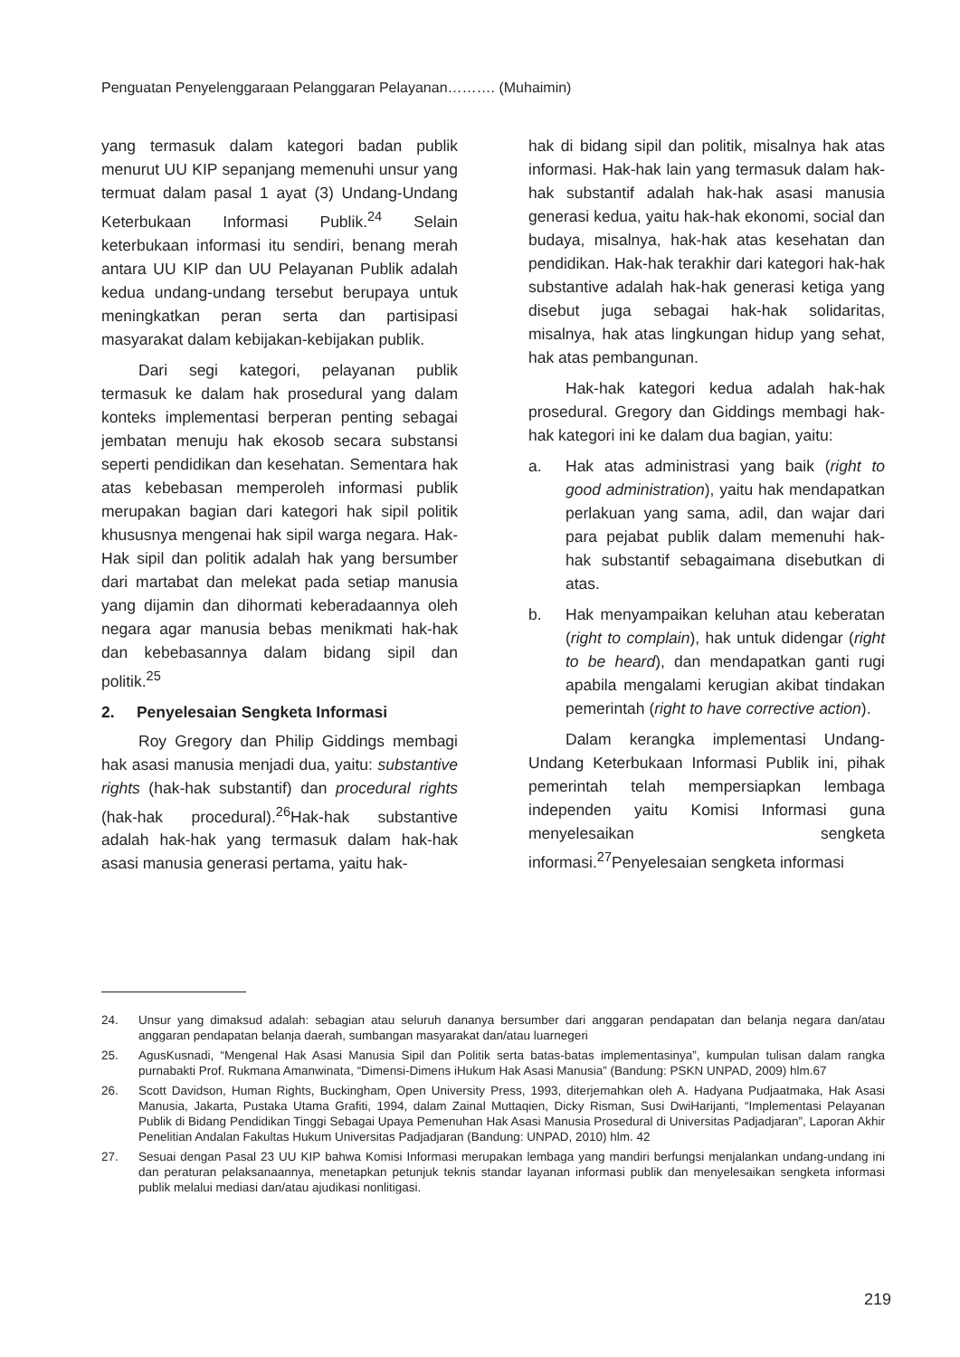Penguatan Penyelenggaraan Pelanggaran Pelayanan………. (Muhaimin)
yang termasuk dalam kategori badan publik menurut UU KIP sepanjang memenuhi unsur yang termuat dalam pasal 1 ayat (3) Undang-Undang Keterbukaan Informasi Publik.<sup>24</sup> Selain keterbukaan informasi itu sendiri, benang merah antara UU KIP dan UU Pelayanan Publik adalah kedua undang-undang tersebut berupaya untuk meningkatkan peran serta dan partisipasi masyarakat dalam kebijakan-kebijakan publik.
Dari segi kategori, pelayanan publik termasuk ke dalam hak prosedural yang dalam konteks implementasi berperan penting sebagai jembatan menuju hak ekosob secara substansi seperti pendidikan dan kesehatan. Sementara hak atas kebebasan memperoleh informasi publik merupakan bagian dari kategori hak sipil politik khususnya mengenai hak sipil warga negara. Hak-Hak sipil dan politik adalah hak yang bersumber dari martabat dan melekat pada setiap manusia yang dijamin dan dihormati keberadaannya oleh negara agar manusia bebas menikmati hak-hak dan kebebasannya dalam bidang sipil dan politik.<sup>25</sup>
2. Penyelesaian Sengketa Informasi
Roy Gregory dan Philip Giddings membagi hak asasi manusia menjadi dua, yaitu: substantive rights (hak-hak substantif) dan procedural rights (hak-hak procedural).<sup>26</sup>Hak-hak substantive adalah hak-hak yang termasuk dalam hak-hak asasi manusia generasi pertama, yaitu hak-
hak di bidang sipil dan politik, misalnya hak atas informasi. Hak-hak lain yang termasuk dalam hak-hak substantif adalah hak-hak asasi manusia generasi kedua, yaitu hak-hak ekonomi, social dan budaya, misalnya, hak-hak atas kesehatan dan pendidikan. Hak-hak terakhir dari kategori hak-hak substantive adalah hak-hak generasi ketiga yang disebut juga sebagai hak-hak solidaritas, misalnya, hak atas lingkungan hidup yang sehat, hak atas pembangunan.
Hak-hak kategori kedua adalah hak-hak prosedural. Gregory dan Giddings membagi hak-hak kategori ini ke dalam dua bagian, yaitu:
a. Hak atas administrasi yang baik (right to good administration), yaitu hak mendapatkan perlakuan yang sama, adil, dan wajar dari para pejabat publik dalam memenuhi hak-hak substantif sebagaimana disebutkan di atas.
b. Hak menyampaikan keluhan atau keberatan (right to complain), hak untuk didengar (right to be heard), dan mendapatkan ganti rugi apabila mengalami kerugian akibat tindakan pemerintah (right to have corrective action).
Dalam kerangka implementasi Undang-Undang Keterbukaan Informasi Publik ini, pihak pemerintah telah mempersiapkan lembaga independen yaitu Komisi Informasi guna menyelesaikan sengketa informasi.<sup>27</sup>Penyelesaian sengketa informasi
24. Unsur yang dimaksud adalah: sebagian atau seluruh dananya bersumber dari anggaran pendapatan dan belanja negara dan/atau anggaran pendapatan belanja daerah, sumbangan masyarakat dan/atau luarnegeri
25. AgusKusnadi, “Mengenal Hak Asasi Manusia Sipil dan Politik serta batas-batas implementasinya”, kumpulan tulisan dalam rangka purnabakti Prof. Rukmana Amanwinata, “Dimensi-Dimens iHukum Hak Asasi Manusia” (Bandung: PSKN UNPAD, 2009) hlm.67
26. Scott Davidson, Human Rights, Buckingham, Open University Press, 1993, diterjemahkan oleh A. Hadyana Pudjaatmaka, Hak Asasi Manusia, Jakarta, Pustaka Utama Grafiti, 1994, dalam Zainal Muttaqien, Dicky Risman, Susi DwiHarijanti, “Implementasi Pelayanan Publik di Bidang Pendidikan Tinggi Sebagai Upaya Pemenuhan Hak Asasi Manusia Prosedural di Universitas Padjadjaran”, Laporan Akhir Penelitian Andalan Fakultas Hukum Universitas Padjadjaran (Bandung: UNPAD, 2010) hlm. 42
27. Sesuai dengan Pasal 23 UU KIP bahwa Komisi Informasi merupakan lembaga yang mandiri berfungsi menjalankan undang-undang ini dan peraturan pelaksanaannya, menetapkan petunjuk teknis standar layanan informasi publik dan menyelesaikan sengketa informasi publik melalui mediasi dan/atau ajudikasi nonlitigasi.
219